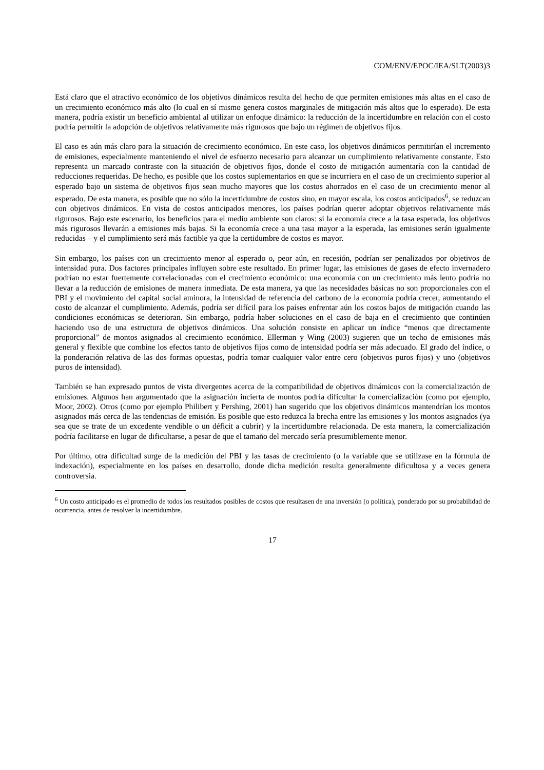COM/ENV/EPOC/IEA/SLT(2003)3
Está claro que el atractivo económico de los objetivos dinámicos resulta del hecho de que permiten emisiones más altas en el caso de un crecimiento económico más alto (lo cual en sí mismo genera costos marginales de mitigación más altos que lo esperado). De esta manera, podría existir un beneficio ambiental al utilizar un enfoque dinámico: la reducción de la incertidumbre en relación con el costo podría permitir la adopción de objetivos relativamente más rigurosos que bajo un régimen de objetivos fijos.
El caso es aún más claro para la situación de crecimiento económico. En este caso, los objetivos dinámicos permitirían el incremento de emisiones, especialmente manteniendo el nivel de esfuerzo necesario para alcanzar un cumplimiento relativamente constante. Esto representa un marcado contraste con la situación de objetivos fijos, donde el costo de mitigación aumentaría con la cantidad de reducciones requeridas. De hecho, es posible que los costos suplementarios en que se incurriera en el caso de un crecimiento superior al esperado bajo un sistema de objetivos fijos sean mucho mayores que los costos ahorrados en el caso de un crecimiento menor al esperado. De esta manera, es posible que no sólo la incertidumbre de costos sino, en mayor escala, los costos anticipados<sup>6</sup>, se reduzcan con objetivos dinámicos. En vista de costos anticipados menores, los países podrían querer adoptar objetivos relativamente más rigurosos. Bajo este escenario, los beneficios para el medio ambiente son claros: si la economía crece a la tasa esperada, los objetivos más rigurosos llevarán a emisiones más bajas. Si la economía crece a una tasa mayor a la esperada, las emisiones serán igualmente reducidas – y el cumplimiento será más factible ya que la certidumbre de costos es mayor.
Sin embargo, los países con un crecimiento menor al esperado o, peor aún, en recesión, podrían ser penalizados por objetivos de intensidad pura. Dos factores principales influyen sobre este resultado. En primer lugar, las emisiones de gases de efecto invernadero podrían no estar fuertemente correlacionadas con el crecimiento económico: una economía con un crecimiento más lento podría no llevar a la reducción de emisiones de manera inmediata. De esta manera, ya que las necesidades básicas no son proporcionales con el PBI y el movimiento del capital social aminora, la intensidad de referencia del carbono de la economía podría crecer, aumentando el costo de alcanzar el cumplimiento. Además, podría ser difícil para los países enfrentar aún los costos bajos de mitigación cuando las condiciones económicas se deterioran. Sin embargo, podría haber soluciones en el caso de baja en el crecimiento que continúen haciendo uso de una estructura de objetivos dinámicos. Una solución consiste en aplicar un índice “menos que directamente proporcional” de montos asignados al crecimiento económico. Ellerman y Wing (2003) sugieren que un techo de emisiones más general y flexible que combine los efectos tanto de objetivos fijos como de intensidad podría ser más adecuado. El grado del índice, o la ponderación relativa de las dos formas opuestas, podría tomar cualquier valor entre cero (objetivos puros fijos) y uno (objetivos puros de intensidad).
También se han expresado puntos de vista divergentes acerca de la compatibilidad de objetivos dinámicos con la comercialización de emisiones. Algunos han argumentado que la asignación incierta de montos podría dificultar la comercialización (como por ejemplo, Moor, 2002). Otros (como por ejemplo Philibert y Pershing, 2001) han sugerido que los objetivos dinámicos mantendrían los montos asignados más cerca de las tendencias de emisión. Es posible que esto reduzca la brecha entre las emisiones y los montos asignados (ya sea que se trate de un excedente vendible o un déficit a cubrir) y la incertidumbre relacionada. De esta manera, la comercialización podría facilitarse en lugar de dificultarse, a pesar de que el tamaño del mercado sería presumiblemente menor.
Por último, otra dificultad surge de la medición del PBI y las tasas de crecimiento (o la variable que se utilizase en la fórmula de indexación), especialmente en los países en desarrollo, donde dicha medición resulta generalmente dificultosa y a veces genera controversia.
<sup>6</sup> Un costo anticipado es el promedio de todos los resultados posibles de costos que resultasen de una inversión (o política), ponderado por su probabilidad de ocurrencia, antes de resolver la incertidumbre.
17